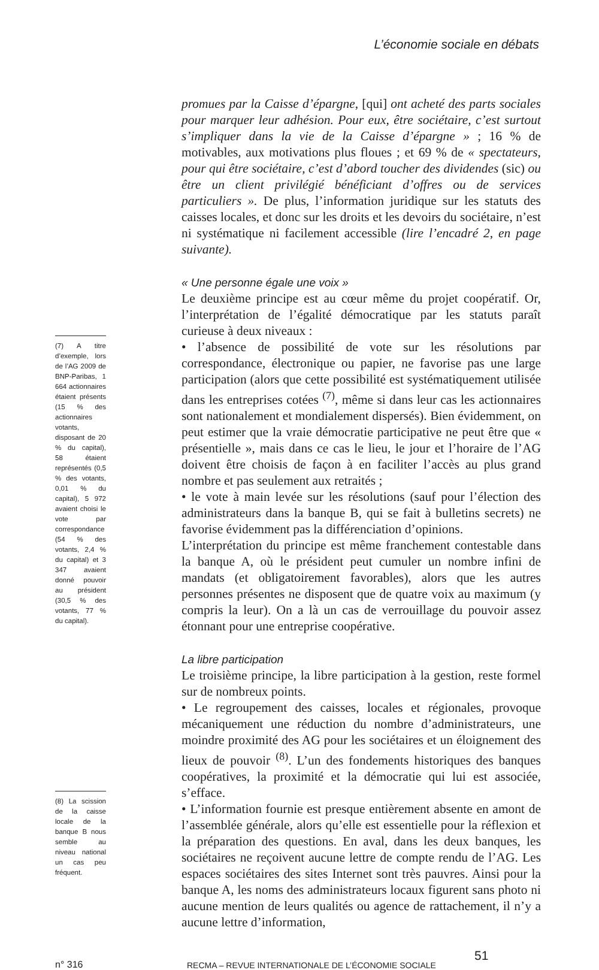L’économie sociale en débats
(7) A titre d’exemple, lors de l’AG 2009 de BNP-Paribas, 1 664 actionnaires étaient présents (15 % des actionnaires votants, disposant de 20 % du capital), 58 étaient représentés (0,5 % des votants, 0,01 % du capital), 5 972 avaient choisi le vote par correspondance (54 % des votants, 2,4 % du capital) et 3 347 avaient donné pouvoir au président (30,5 % des votants, 77 % du capital).
(8) La scission de la caisse locale de la banque B nous semble au niveau national un cas peu fréquent.
promues par la Caisse d’épargne, [qui] ont acheté des parts sociales pour marquer leur adhésion. Pour eux, être sociétaire, c’est surtout s’impliquer dans la vie de la Caisse d’épargne » ; 16 % de motivables, aux motivations plus floues ; et 69 % de « spectateurs, pour qui être sociétaire, c’est d’abord toucher des dividendes (sic) ou être un client privilégié bénéficiant d’offres ou de services particuliers ». De plus, l’information juridique sur les statuts des caisses locales, et donc sur les droits et les devoirs du sociétaire, n’est ni systématique ni facilement accessible (lire l’encadré 2, en page suivante).
« Une personne égale une voix »
Le deuxième principe est au cœur même du projet coopératif. Or, l’interprétation de l’égalité démocratique par les statuts paraît curieuse à deux niveaux :
• l’absence de possibilité de vote sur les résolutions par correspondance, électronique ou papier, ne favorise pas une large participation (alors que cette possibilité est systématiquement utilisée dans les entreprises cotées <sup>(7)</sup>, même si dans leur cas les actionnaires sont nationalement et mondialement dispersés). Bien évidemment, on peut estimer que la vraie démocratie participative ne peut être que « présentielle », mais dans ce cas le lieu, le jour et l’horaire de l’AG doivent être choisis de façon à en faciliter l’accès au plus grand nombre et pas seulement aux retraités ;
• le vote à main levée sur les résolutions (sauf pour l’élection des administrateurs dans la banque B, qui se fait à bulletins secrets) ne favorise évidemment pas la différenciation d’opinions.
L’interprétation du principe est même franchement contestable dans la banque A, où le président peut cumuler un nombre infini de mandats (et obligatoirement favorables), alors que les autres personnes présentes ne disposent que de quatre voix au maximum (y compris la leur). On a là un cas de verrouillage du pouvoir assez étonnant pour une entreprise coopérative.
La libre participation
Le troisième principe, la libre participation à la gestion, reste formel sur de nombreux points.
• Le regroupement des caisses, locales et régionales, provoque mécaniquement une réduction du nombre d’administrateurs, une moindre proximité des AG pour les sociétaires et un éloignement des lieux de pouvoir <sup>(8)</sup>. L’un des fondements historiques des banques coopératives, la proximité et la démocratie qui lui est associée, s’efface.
• L’information fournie est presque entièrement absente en amont de l’assemblée générale, alors qu’elle est essentielle pour la réflexion et la préparation des questions. En aval, dans les deux banques, les sociétaires ne reçoivent aucune lettre de compte rendu de l’AG. Les espaces sociétaires des sites Internet sont très pauvres. Ainsi pour la banque A, les noms des administrateurs locaux figurent sans photo ni aucune mention de leurs qualités ou agence de rattachement, il n’y a aucune lettre d’information,
n° 316
RECMA – REVUE INTERNATIONALE DE L’ÉCONOMIE SOCIALE
51